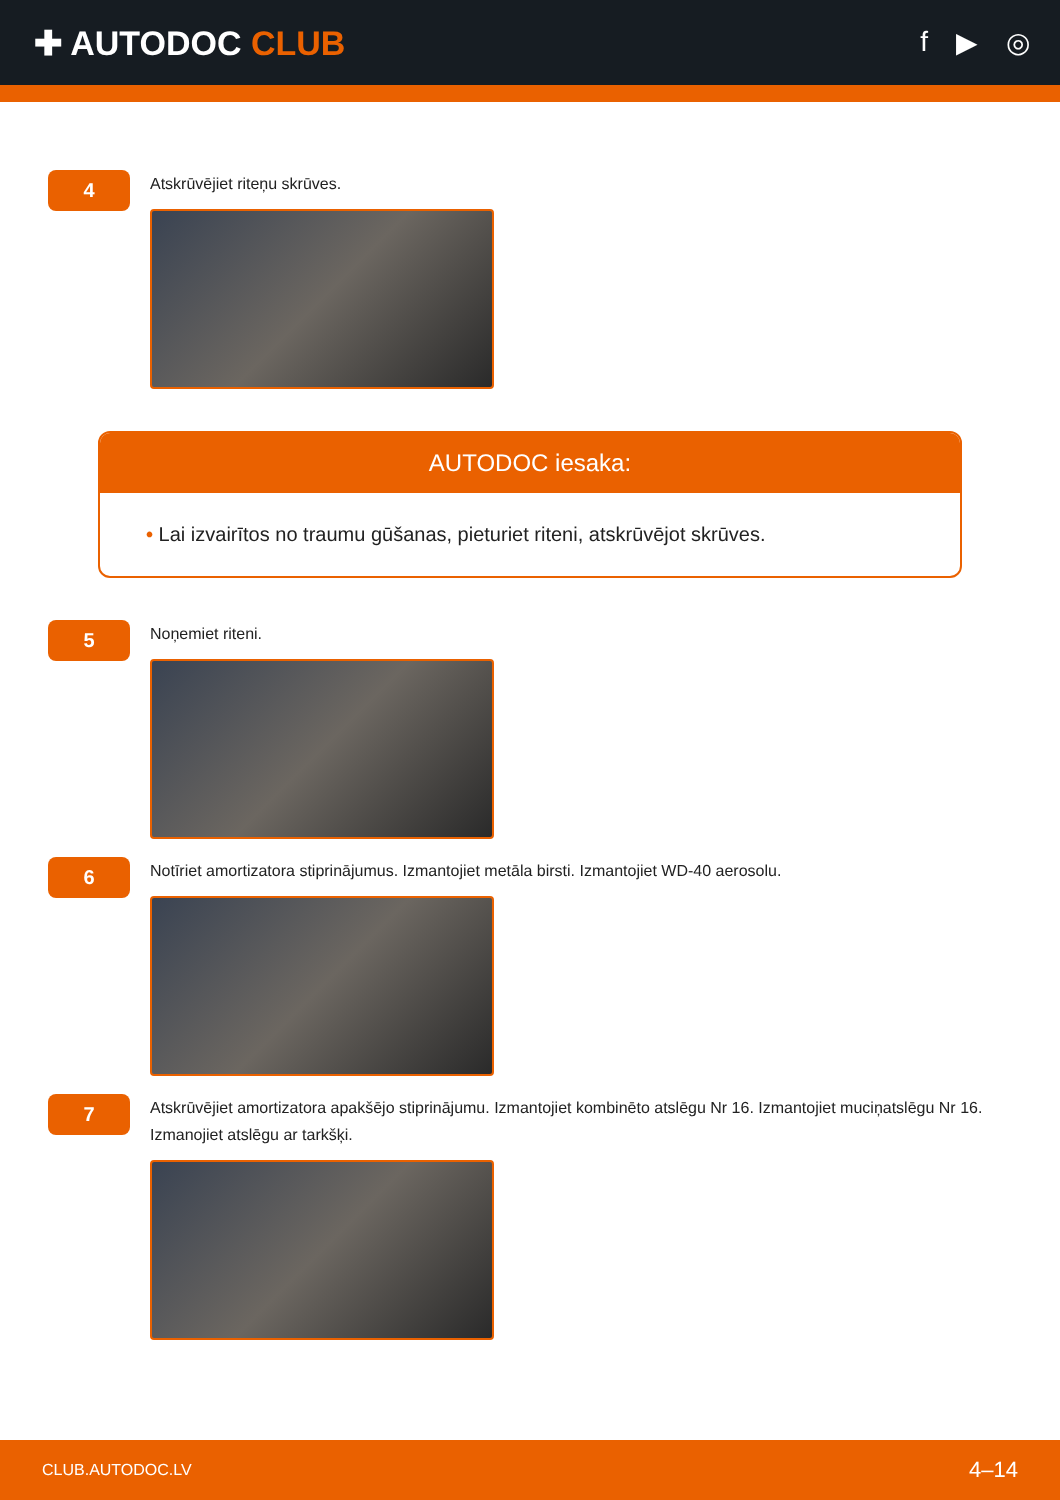✚ AUTODOC CLUB
f ▶ ◎
4
Atskrūvējiet riteņu skrūves.
AUTODOC iesaka:
• Lai izvairītos no traumu gūšanas, pieturiet riteni, atskrūvējot skrūves.
5
Noņemiet riteni.
6
Notīriet amortizatora stiprinājumus. Izmantojiet metāla birsti. Izmantojiet WD-40 aerosolu.
7
Atskrūvējiet amortizatora apakšējo stiprinājumu. Izmantojiet kombinēto atslēgu Nr 16. Izmantojiet muciņatslēgu Nr 16. Izmanojiet atslēgu ar tarkšķi.
CLUB.AUTODOC.LV 4–14